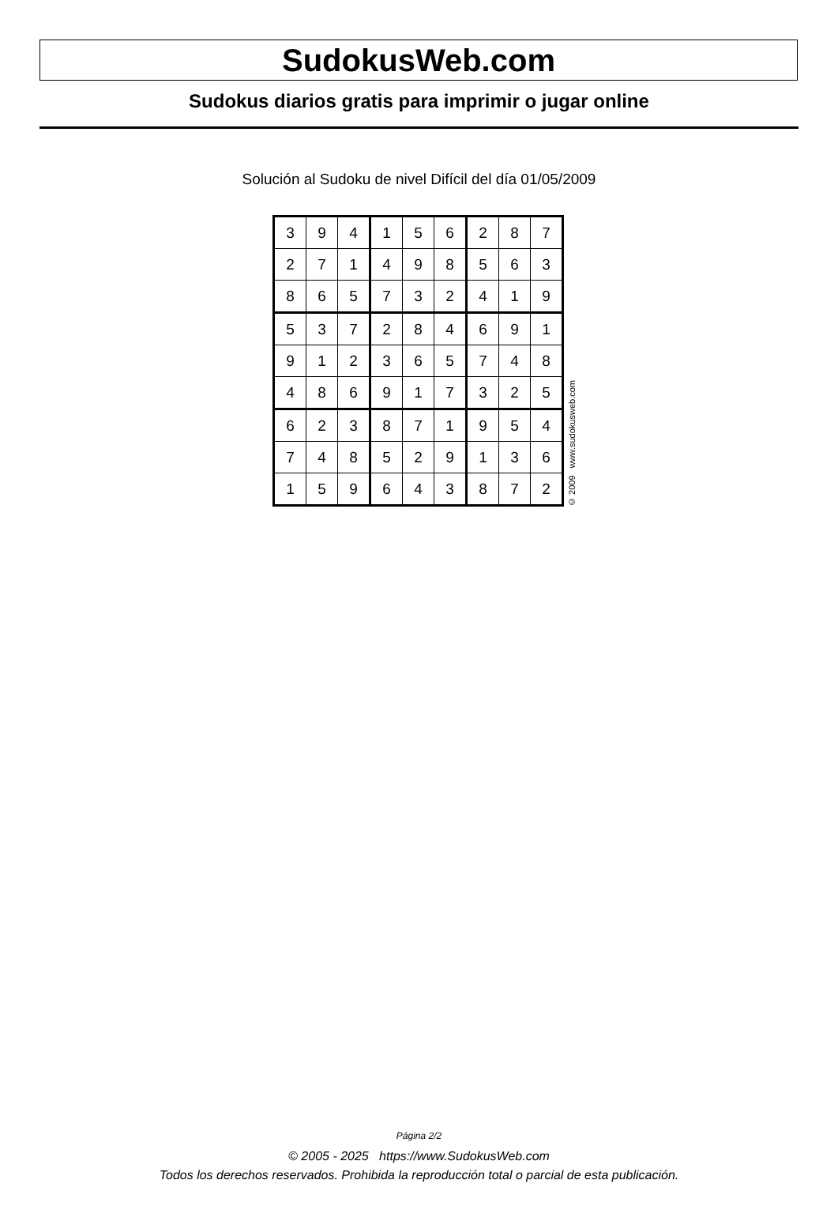SudokusWeb.com
Sudokus diarios gratis para imprimir o jugar online
Solución al Sudoku de nivel Difícil del día 01/05/2009
| 3 | 9 | 4 | 1 | 5 | 6 | 2 | 8 | 7 |
| 2 | 7 | 1 | 4 | 9 | 8 | 5 | 6 | 3 |
| 8 | 6 | 5 | 7 | 3 | 2 | 4 | 1 | 9 |
| 5 | 3 | 7 | 2 | 8 | 4 | 6 | 9 | 1 |
| 9 | 1 | 2 | 3 | 6 | 5 | 7 | 4 | 8 |
| 4 | 8 | 6 | 9 | 1 | 7 | 3 | 2 | 5 |
| 6 | 2 | 3 | 8 | 7 | 1 | 9 | 5 | 4 |
| 7 | 4 | 8 | 5 | 2 | 9 | 1 | 3 | 6 |
| 1 | 5 | 9 | 6 | 4 | 3 | 8 | 7 | 2 |
© 2009 www.sudokusweb.com
Página 2/2
© 2005 - 2025 https://www.SudokusWeb.com
Todos los derechos reservados. Prohibida la reproducción total o parcial de esta publicación.